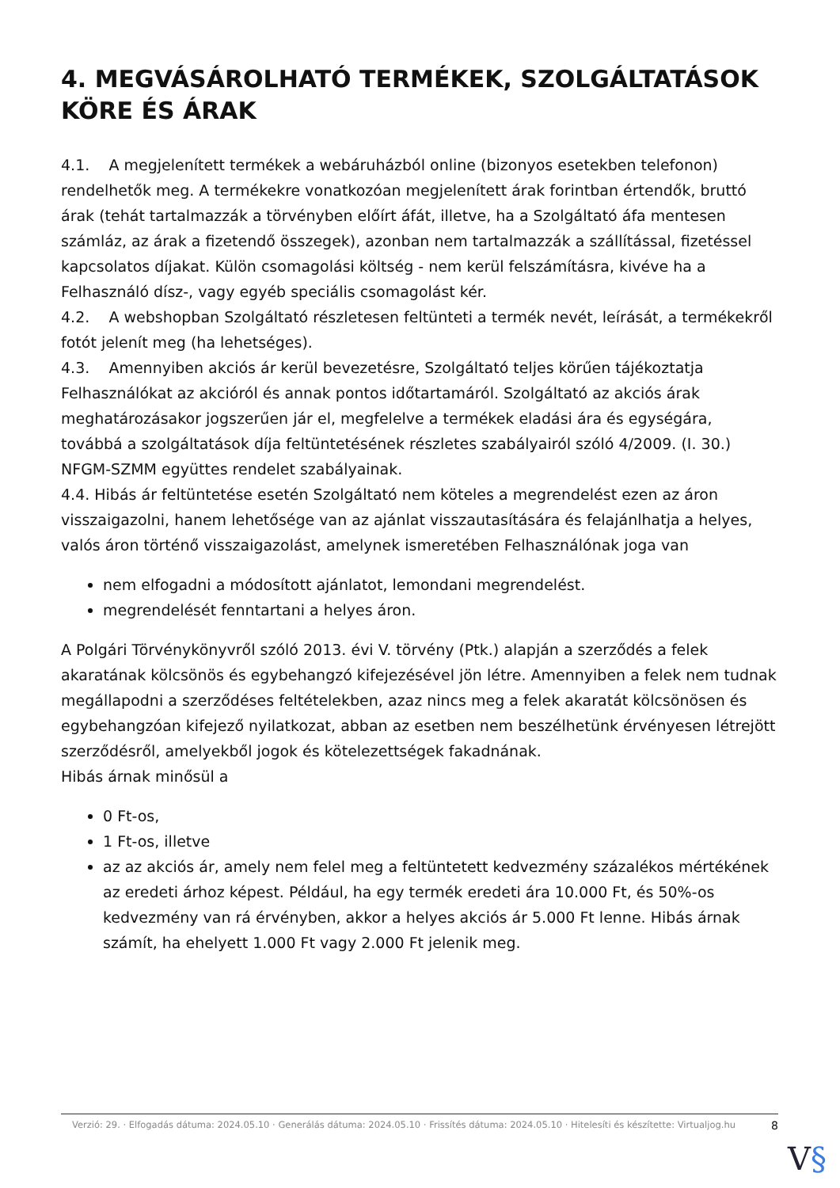4. MEGVÁSÁROLHATÓ TERMÉKEK, SZOLGÁLTATÁSOK KÖRE ÉS ÁRAK
4.1. A megjelenített termékek a webáruházból online (bizonyos esetekben telefonon) rendelhetők meg. A termékekre vonatkozóan megjelenített árak forintban értendők, bruttó árak (tehát tartalmazzák a törvényben előírt áfát, illetve, ha a Szolgáltató áfa mentesen számláz, az árak a fizetendő összegek), azonban nem tartalmazzák a szállítással, fizetéssel kapcsolatos díjakat. Külön csomagolási költség - nem kerül felszámításra, kivéve ha a Felhasználó dísz-, vagy egyéb speciális csomagolást kér.
4.2. A webshopban Szolgáltató részletesen feltünteti a termék nevét, leírását, a termékekről fotót jelenít meg (ha lehetséges).
4.3. Amennyiben akciós ár kerül bevezetésre, Szolgáltató teljes körűen tájékoztatja Felhasználókat az akcióról és annak pontos időtartamáról. Szolgáltató az akciós árak meghatározásakor jogszerűen jár el, megfelelve a termékek eladási ára és egységára, továbbá a szolgáltatások díja feltüntetésének részletes szabályairól szóló 4/2009. (I. 30.) NFGM-SZMM együttes rendelet szabályainak.
4.4. Hibás ár feltüntetése esetén Szolgáltató nem köteles a megrendelést ezen az áron visszaigazolni, hanem lehetősége van az ajánlat visszautasítására és felajánlhatja a helyes, valós áron történő visszaigazolást, amelynek ismeretében Felhasználónak joga van
nem elfogadni a módosított ajánlatot, lemondani megrendelést.
megrendelését fenntartani a helyes áron.
A Polgári Törvénykönyvről szóló 2013. évi V. törvény (Ptk.) alapján a szerződés a felek akaratának kölcsönös és egybehangzó kifejezésével jön létre. Amennyiben a felek nem tudnak megállapodni a szerződéses feltételekben, azaz nincs meg a felek akaratát kölcsönösen és egybehangzóan kifejező nyilatkozat, abban az esetben nem beszélhetünk érvényesen létrejött szerződésről, amelyekből jogok és kötelezettségek fakadnának.
Hibás árnak minősül a
0 Ft-os,
1 Ft-os, illetve
az az akciós ár, amely nem felel meg a feltüntetett kedvezmény százalékos mértékének az eredeti árhoz képest. Például, ha egy termék eredeti ára 10.000 Ft, és 50%-os kedvezmény van rá érvényben, akkor a helyes akciós ár 5.000 Ft lenne. Hibás árnak számít, ha ehelyett 1.000 Ft vagy 2.000 Ft jelenik meg.
Verzió: 29. · Elfogadás dátuma: 2024.05.10 · Generálás dátuma: 2024.05.10 · Frissítés dátuma: 2024.05.10 · Hitelesíti és készítette: Virtualjog.hu
8
V§